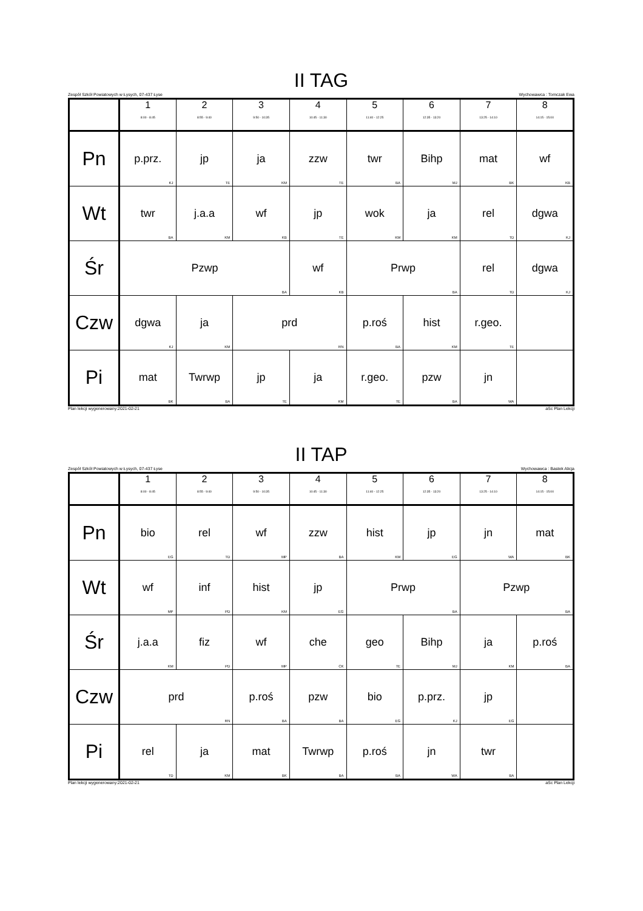II TAG
Zespół Szkół Powiatowych w Łysych, 07-437 Łyse Wychowawca : Tomczak Ewa
| | 1 8:00 - 8:45 | 2 8:55 - 9:40 | 3 9:50 - 10:35 | 4 10:45 - 11:30 | 5 11:40 - 12:25 | 6 12:35 - 13:20 | 7 13:25 - 14:10 | 8 14:15 - 15:00 |
| --- | --- | --- | --- | --- | --- | --- | --- | --- |
| Pn | p.prz. KJ | jp TE | ja KM | zzw TE | twr BA | Bihp MJ | mat BK | wf KB |
| Wt | twr BA | j.a.a KM | wf KB | jp TE | wok KM | ja KM | rel TD | dgwa KJ |
| Śr | Pzwp BA | | | wf KB | Prwp BA | | rel TD | dgwa KJ |
| Czw | dgwa KJ | ja KM | prd RN | | p.roś BA | hist KM | r.geo. TE | |
| Pi | mat BK | Twrwp BA | jp TE | ja KM | r.geo. TE | pzw BA | jn WA | |
Plan lekcji wygenerowany:2021-02-21 aSc Plan Lekcji
II TAP
Zespół Szkół Powiatowych w Łysych, 07-437 Łyse Wychowawca : Bastek Alicja
| | 1 8:00 - 8:45 | 2 8:55 - 9:40 | 3 9:50 - 10:35 | 4 10:45 - 11:30 | 5 11:40 - 12:25 | 6 12:35 - 13:20 | 7 13:25 - 14:10 | 8 14:15 - 15:00 |
| --- | --- | --- | --- | --- | --- | --- | --- | --- |
| Pn | bio EG | rel TD | wf MP | zzw BA | hist KM | jp EG | jn WA | mat BK |
| Wt | wf MP | inf PD | hist KM | jp EG | Prwp BA | | Pzwp BA | |
| Śr | j.a.a KM | fiz PD | wf MP | che CK | geo TE | Bihp MJ | ja KM | p.roś BA |
| Czw | prd RN | | p.roś BA | pzw BA | bio EG | p.prz. KJ | jp EG | |
| Pi | rel TD | ja KM | mat BK | Twrwp BA | p.roś BA | jn WA | twr BA | |
Plan lekcji wygenerowany:2021-02-21 aSc Plan Lekcji